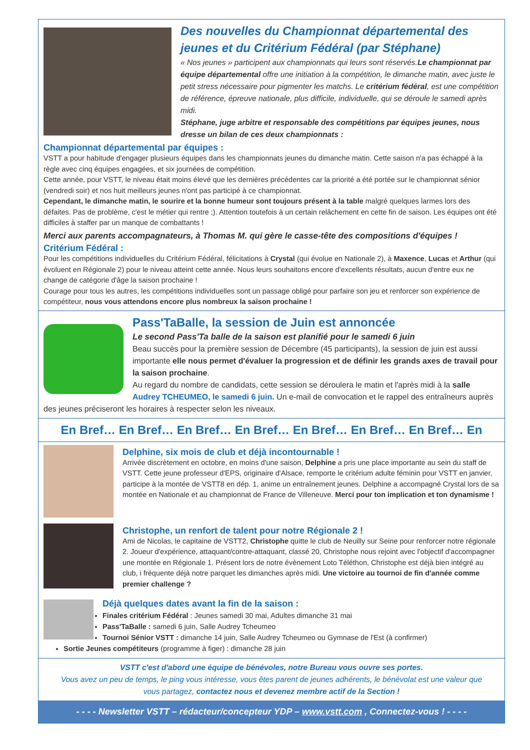Des nouvelles du Championnat départemental des jeunes et du Critérium Fédéral (par Stéphane)
« Nos jeunes » participent aux championnats qui leurs sont réservés.Le championnat par équipe départemental offre une initiation à la compétition, le dimanche matin, avec juste le petit stress nécessaire pour pigmenter les matchs. Le critérium fédéral, est une compétition de référence, épreuve nationale, plus difficile, individuelle, qui se déroule le samedi après midi.
Stéphane, juge arbitre et responsable des compétitions par équipes jeunes, nous dresse un bilan de ces deux championnats :
Championnat départemental par équipes :
VSTT a pour habitude d'engager plusieurs équipes dans les championnats jeunes du dimanche matin. Cette saison n'a pas échappé à la règle avec cinq équipes engagées, et six journées de compétition.
Cette année, pour VSTT, le niveau était moins élevé que les dernières précédentes car la priorité a été portée sur le championnat sénior (vendredi soir) et nos huit meilleurs jeunes n'ont pas participé à ce championnat.
Cependant, le dimanche matin, le sourire et la bonne humeur sont toujours présent à la table malgré quelques larmes lors des défaites. Pas de problème, c'est le métier qui rentre ;). Attention toutefois à un certain relâchement en cette fin de saison. Les équipes ont été difficiles à staffer par un manque de combattants !
Merci aux parents accompagnateurs, à Thomas M. qui gère le casse-tête des compositions d'équipes !
Critérium Fédéral :
Pour les compétitions individuelles du Critérium Fédéral, félicitations à Crystal (qui évolue en Nationale 2), à Maxence, Lucas et Arthur (qui évoluent en Régionale 2) pour le niveau atteint cette année. Nous leurs souhaitons encore d'excellents résultats, aucun d'entre eux ne change de catégorie d'âge la saison prochaine !
Courage pour tous les autres, les compétitions individuelles sont un passage obligé pour parfaire son jeu et renforcer son expérience de compétiteur, nous vous attendons encore plus nombreux la saison prochaine !
Pass'TaBalle, la session de Juin est annoncée
Le second Pass'Ta balle de la saison est planifié pour le samedi 6 juin
Beau succès pour la première session de Décembre (45 participants), la session de juin est aussi importante elle nous permet d'évaluer la progression et de définir les grands axes de travail pour la saison prochaine.
Au regard du nombre de candidats, cette session se déroulera le matin et l'après midi à la salle Audrey TCHEUMEO, le samedi 6 juin. Un e-mail de convocation et le rappel des entraîneurs auprès des jeunes préciseront les horaires à respecter selon les niveaux.
En Bref… En Bref… En Bref… En Bref… En Bref… En Bref… En Bref… En
Delphine, six mois de club et déjà incontournable !
Arrivée discrètement en octobre, en moins d'une saison, Delphine a pris une place importante au sein du staff de VSTT. Cette jeune professeur d'EPS, originaire d'Alsace, remporte le critérium adulte féminin pour VSTT en janvier, participe à la montée de VSTT8 en dép. 1, anime un entraînement jeunes. Delphine a accompagné Crystal lors de sa montée en Nationale et au championnat de France de Villeneuve. Merci pour ton implication et ton dynamisme !
Christophe, un renfort de talent pour notre Régionale 2 !
Ami de Nicolas, le capitaine de VSTT2, Christophe quitte le club de Neuilly sur Seine pour renforcer notre régionale 2. Joueur d'expérience, attaquant/contre-attaquant, classé 20, Christophe nous rejoint avec l'objectif d'accompagner une montée en Régionale 1. Présent lors de notre évènement Loto Téléthon, Christophe est déjà bien intégré au club, i fréquente déjà notre parquet les dimanches après midi. Une victoire au tournoi de fin d'année comme premier challenge ?
Déjà quelques dates avant la fin de la saison :
Finales critérium Fédéral : Jeunes samedi 30 mai, Adultes dimanche 31 mai
Pass'TaBalle : samedi 6 juin, Salle Audrey Tcheumeo
Tournoi Sénior VSTT : dimanche 14 juin, Salle Audrey Tcheumeo ou Gymnase de l'Est (à confirmer)
Sortie Jeunes compétiteurs (programme à figer) : dimanche 28 juin
VSTT c'est d'abord une équipe de bénévoles, notre Bureau vous ouvre ses portes.
Vous avez un peu de temps, le ping vous intéresse, vous êtes parent de jeunes adhérents, le bénévolat est une valeur que vous partagez, contactez nous et devenez membre actif de la Section !
- - - - Newsletter VSTT – rédacteur/concepteur YDP – www.vstt.com , Connectez-vous ! - - - -